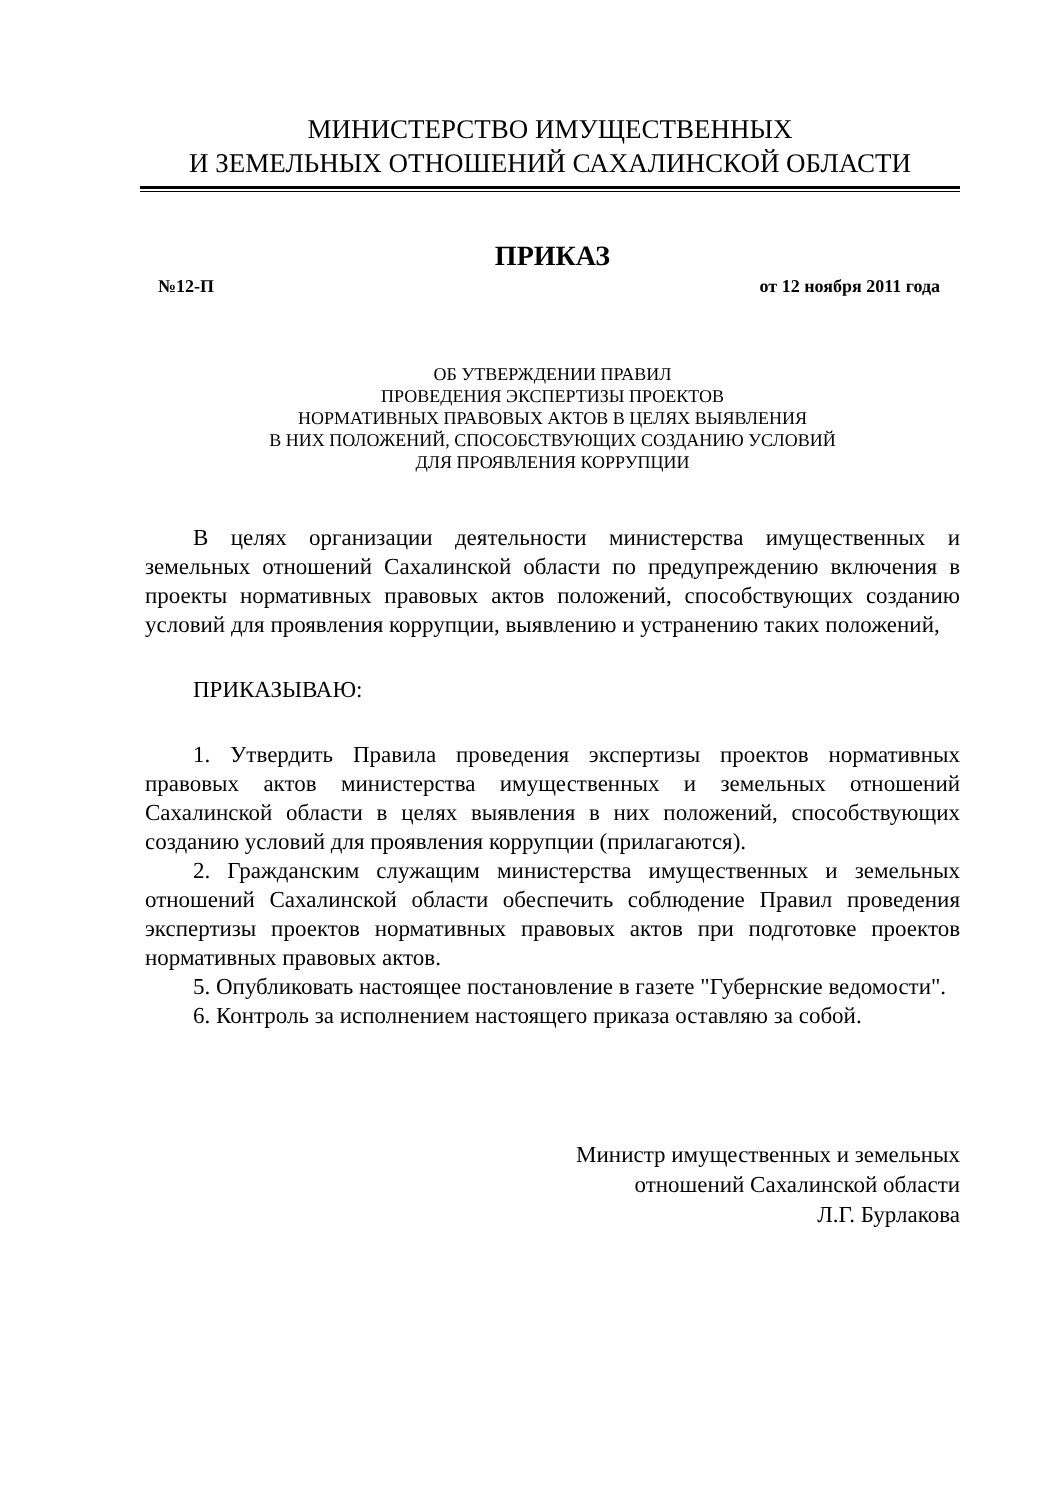МИНИСТЕРСТВО ИМУЩЕСТВЕННЫХ
И ЗЕМЕЛЬНЫХ ОТНОШЕНИЙ САХАЛИНСКОЙ ОБЛАСТИ
ПРИКАЗ
№12-П от 12 ноября 2011 года
ОБ УТВЕРЖДЕНИИ ПРАВИЛ
ПРОВЕДЕНИЯ ЭКСПЕРТИЗЫ ПРОЕКТОВ
НОРМАТИВНЫХ ПРАВОВЫХ АКТОВ В ЦЕЛЯХ ВЫЯВЛЕНИЯ
В НИХ ПОЛОЖЕНИЙ, СПОСОБСТВУЮЩИХ СОЗДАНИЮ УСЛОВИЙ
ДЛЯ ПРОЯВЛЕНИЯ КОРРУПЦИИ
В целях организации деятельности министерства имущественных и земельных отношений Сахалинской области по предупреждению включения в проекты нормативных правовых актов положений, способствующих созданию условий для проявления коррупции, выявлению и устранению таких положений,
ПРИКАЗЫВАЮ:
1. Утвердить Правила проведения экспертизы проектов нормативных правовых актов министерства имущественных и земельных отношений Сахалинской области в целях выявления в них положений, способствующих созданию условий для проявления коррупции (прилагаются).
2. Гражданским служащим министерства имущественных и земельных отношений Сахалинской области обеспечить соблюдение Правил проведения экспертизы проектов нормативных правовых актов при подготовке проектов нормативных правовых актов.
5. Опубликовать настоящее постановление в газете "Губернские ведомости".
6. Контроль за исполнением настоящего приказа оставляю за собой.
Министр имущественных и земельных
отношений Сахалинской области
Л.Г. Бурлакова